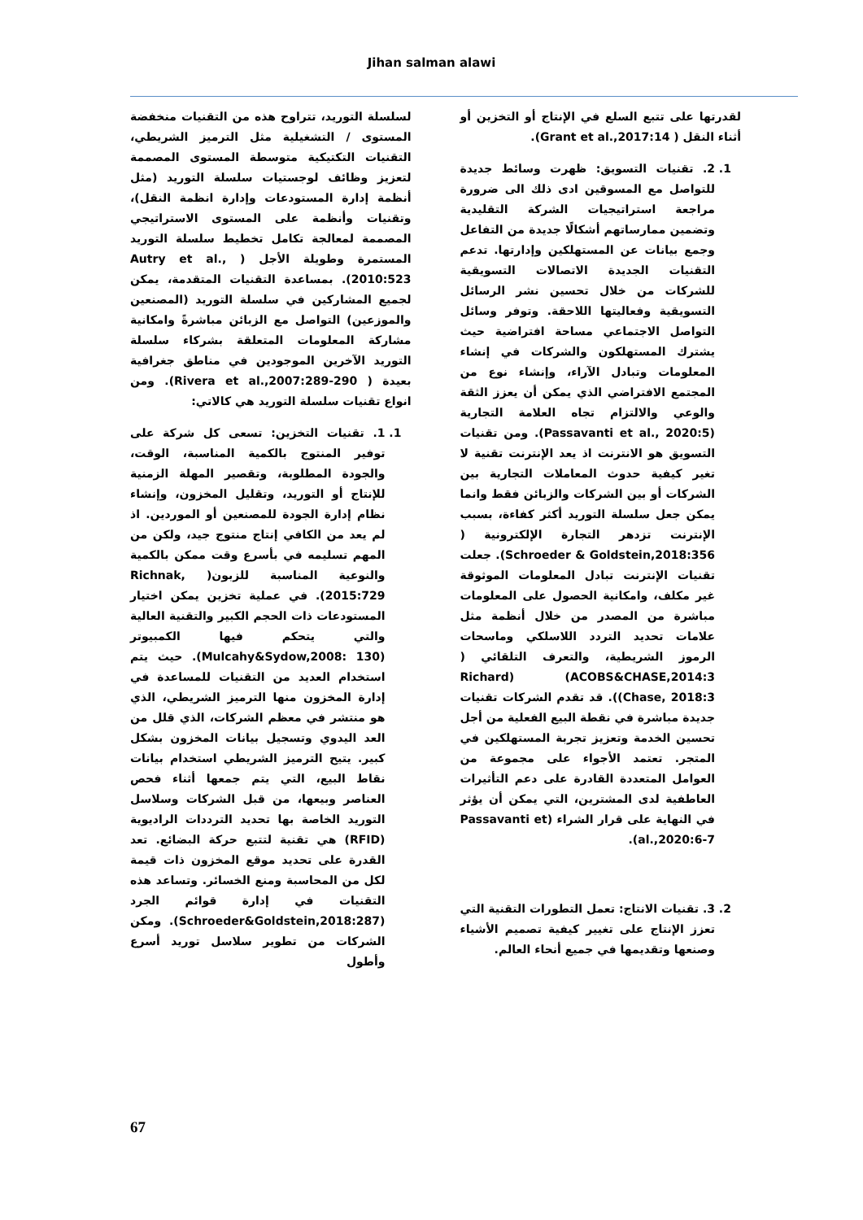Jihan salman alawi
لسلسلة التوريد، تتراوح هذه من التقنيات منخفضة المستوى / التشغيلية مثل الترميز الشريطي، التقنيات التكتيكية متوسطة المستوى المصممة لتعزيز وظائف لوجستيات سلسلة التوريد (مثل أنظمة إدارة المستودعات وإدارة انظمة النقل)، وتقنيات وأنظمة على المستوى الاستراتيجي المصممة لمعالجة تكامل تخطيط سلسلة التوريد المستمرة وطويلة الأجل ( Autry et al., 2010:523). بمساعدة التقنيات المتقدمة، يمكن لجميع المشاركين في سلسلة التوريد (المصنعين والموزعين) التواصل مع الزبائن مباشرةً وامكانية مشاركة المعلومات المتعلقة بشركاء سلسلة التوريد الآخرين الموجودين في مناطق جغرافية بعيدة ( Rivera et al.,2007:289-290). ومن انواع تقنيات سلسلة التوريد هي كالاتي:
1. 1. تقنيات التخزين: تسعى كل شركة على توفير المنتوج بالكمية المناسبة، الوقت، والجودة المطلوبة، وتقصير المهلة الزمنية للإنتاج أو التوريد، وتقليل المخزون، وإنشاء نظام إدارة الجودة للمصنعين أو الموردين. اذ لم يعد من الكافي إنتاج منتوج جيد، ولكن من المهم تسليمه في بأسرع وقت ممكن بالكمية والنوعية المناسبة للزبون( Richnak, 2015:729). في عملية تخزين يمكن اختيار المستودعات ذات الحجم الكبير والتقنية العالية والتي يتحكم فيها الكمبيوتر (Mulcahy&Sydow,2008: 130). حيث يتم استخدام العديد من التقنيات للمساعدة في إدارة المخزون منها الترميز الشريطي، الذي هو منتشر في معظم الشركات، الذي قلل من العد اليدوي وتسجيل بيانات المخزون بشكل كبير. يتيح الترميز الشريطي استخدام بيانات نقاط البيع، التي يتم جمعها أثناء فحص العناصر وبيعها، من قبل الشركات وسلاسل التوريد الخاصة بها تحديد الترددات الراديوية (RFID) هي تقنية لتتبع حركة البضائع. تعد القدرة على تحديد موقع المخزون ذات قيمة لكل من المحاسبة ومنع الخسائر. وتساعد هذه التقنيات في إدارة قوائم الجرد (Schroeder&Goldstein,2018:287). ومكن الشركات من تطوير سلاسل توريد أسرع وأطول
لقدرتها على تتبع السلع في الإنتاج أو التخزين أو أثناء النقل ( Grant et al.,2017:14).
1. 2. تقنيات التسويق: ظهرت وسائط جديدة للتواصل مع المسوقين ادى ذلك الى ضرورة مراجعة استراتيجيات الشركة التقليدية وتضمين ممارساتهم أشكالًا جديدة من التفاعل وجمع بيانات عن المستهلكين وإدارتها. تدعم التقنيات الجديدة الاتصالات التسويقية للشركات من خلال تحسين نشر الرسائل التسويقية وفعاليتها اللاحقة. وتوفر وسائل التواصل الاجتماعي مساحة افتراضية حيث يشترك المستهلكون والشركات في إنشاء المعلومات وتبادل الآراء، وإنشاء نوع من المجتمع الافتراضي الذي يمكن أن يعزز الثقة والوعي والالتزام تجاه العلامة التجارية (Passavanti et al., 2020:5). ومن تقنيات التسويق هو الانترنت اذ يعد الإنترنت تقنية لا تغير كيفية حدوث المعاملات التجارية بين الشركات أو بين الشركات والزبائن فقط وانما يمكن جعل سلسلة التوريد أكثر كفاءة، بسبب الإنترنت تزدهر التجارة الإلكترونية ( Schroeder & Goldstein,2018:356). جعلت تقنيات الإنترنت تبادل المعلومات الموثوقة غير مكلف، وامكانية الحصول على المعلومات مباشرة من المصدر من خلال أنظمة مثل علامات تحديد التردد اللاسلكي وماسحات الرموز الشريطية، والتعرف التلقائي ( ACOBS&CHASE,2014:3) (Richard Chase, 2018:3)). قد تقدم الشركات تقنيات جديدة مباشرة في نقطة البيع الفعلية من أجل تحسين الخدمة وتعزيز تجربة المستهلكين في المتجر. تعتمد الأجواء على مجموعة من العوامل المتعددة القادرة على دعم التأثيرات العاطفية لدى المشترين، التي يمكن أن يؤثر في النهاية على قرار الشراء (Passavanti et al.,2020:6-7).
2. 3. تقنيات الانتاج: تعمل التطورات التقنية التي تعزز الإنتاج على تغيير كيفية تصميم الأشياء وصنعها وتقديمها في جميع أنحاء العالم.
67